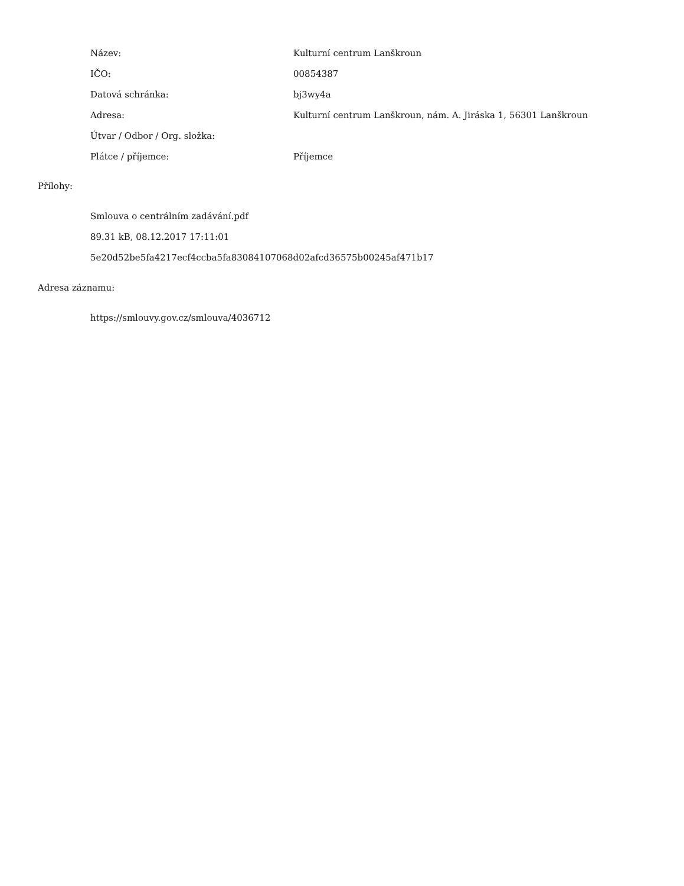| Název: | Kulturní centrum Lanškroun |
| IČO: | 00854387 |
| Datová schránka: | bj3wy4a |
| Adresa: | Kulturní centrum Lanškroun, nám. A. Jiráska 1, 56301 Lanškroun |
| Útvar / Odbor / Org. složka: | |
| Plátce / příjemce: | Příjemce |
Přílohy:
Smlouva o centrálním zadávání.pdf
89.31 kB, 08.12.2017 17:11:01
5e20d52be5fa4217ecf4ccba5fa83084107068d02afcd36575b00245af471b17
Adresa záznamu:
https://smlouvy.gov.cz/smlouva/4036712